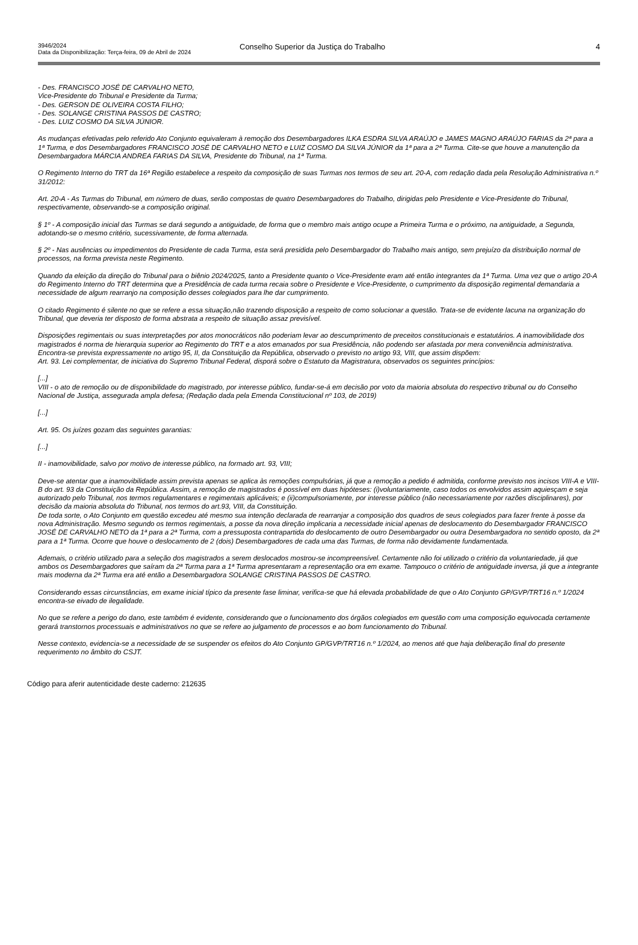3946/2024
Data da Disponibilização: Terça-feira, 09 de Abril de 2024
Conselho Superior da Justiça do Trabalho
4
- Des. FRANCISCO JOSÉ DE CARVALHO NETO,
Vice-Presidente do Tribunal e Presidente da Turma;
- Des. GERSON DE OLIVEIRA COSTA FILHO;
- Des. SOLANGE CRISTINA PASSOS DE CASTRO;
- Des. LUIZ COSMO DA SILVA JÚNIOR.
As mudanças efetivadas pelo referido Ato Conjunto equivaleram à remoção dos Desembargadores ILKA ESDRA SILVA ARAÚJO e JAMES MAGNO ARAÚJO FARIAS da 2ª para a 1ª Turma, e dos Desembargadores FRANCISCO JOSÉ DE CARVALHO NETO e LUIZ COSMO DA SILVA JÚNIOR da 1ª para a 2ª Turma. Cite-se que houve a manutenção da Desembargadora MÁRCIA ANDREA FARIAS DA SILVA, Presidente do Tribunal, na 1ª Turma.
O Regimento Interno do TRT da 16ª Região estabelece a respeito da composição de suas Turmas nos termos de seu art. 20-A, com redação dada pela Resolução Administrativa n.º 31/2012:
Art. 20-A - As Turmas do Tribunal, em número de duas, serão compostas de quatro Desembargadores do Trabalho, dirigidas pelo Presidente e Vice-Presidente do Tribunal, respectivamente, observando-se a composição original.
§ 1º - A composição inicial das Turmas se dará segundo a antiguidade, de forma que o membro mais antigo ocupe a Primeira Turma e o próximo, na antiguidade, a Segunda, adotando-se o mesmo critério, sucessivamente, de forma alternada.
§ 2º - Nas ausências ou impedimentos do Presidente de cada Turma, esta será presidida pelo Desembargador do Trabalho mais antigo, sem prejuízo da distribuição normal de processos, na forma prevista neste Regimento.
Quando da eleição da direção do Tribunal para o biênio 2024/2025, tanto a Presidente quanto o Vice-Presidente eram até então integrantes da 1ª Turma. Uma vez que o artigo 20-A do Regimento Interno do TRT determina que a Presidência de cada turma recaia sobre o Presidente e Vice-Presidente, o cumprimento da disposição regimental demandaria a necessidade de algum rearranjo na composição desses colegiados para lhe dar cumprimento.
O citado Regimento é silente no que se refere a essa situação,não trazendo disposição a respeito de como solucionar a questão. Trata-se de evidente lacuna na organização do Tribunal, que deveria ter disposto de forma abstrata a respeito de situação assaz previsível.
Disposições regimentais ou suas interpretações por atos monocráticos não poderiam levar ao descumprimento de preceitos constitucionais e estatutários. A inamovibilidade dos magistrados é norma de hierarquia superior ao Regimento do TRT e a atos emanados por sua Presidência, não podendo ser afastada por mera conveniência administrativa. Encontra-se prevista expressamente no artigo 95, II, da Constituição da República, observado o previsto no artigo 93, VIII, que assim dispõem:
Art. 93. Lei complementar, de iniciativa do Supremo Tribunal Federal, disporá sobre o Estatuto da Magistratura, observados os seguintes princípios:
[...]
VIII - o ato de remoção ou de disponibilidade do magistrado, por interesse público, fundar-se-á em decisão por voto da maioria absoluta do respectivo tribunal ou do Conselho Nacional de Justiça, assegurada ampla defesa; (Redação dada pela Emenda Constitucional nº 103, de 2019)
[...]
Art. 95. Os juízes gozam das seguintes garantias:
[...]
II - inamovibilidade, salvo por motivo de interesse público, na formado art. 93, VIII;
Deve-se atentar que a inamovibilidade assim prevista apenas se aplica às remoções compulsórias, já que a remoção a pedido é admitida, conforme previsto nos incisos VIII-A e VIII-B do art. 93 da Constituição da República. Assim, a remoção de magistrados é possível em duas hipóteses: (i)voluntariamente, caso todos os envolvidos assim aquiesçam e seja autorizado pelo Tribunal, nos termos regulamentares e regimentais aplicáveis; e (ii)compulsoriamente, por interesse público (não necessariamente por razões disciplinares), por decisão da maioria absoluta do Tribunal, nos termos do art.93, VIII, da Constituição.
De toda sorte, o Ato Conjunto em questão excedeu até mesmo sua intenção declarada de rearranjar a composição dos quadros de seus colegiados para fazer frente à posse da nova Administração. Mesmo segundo os termos regimentais, a posse da nova direção implicaria a necessidade inicial apenas de deslocamento do Desembargador FRANCISCO JOSÉ DE CARVALHO NETO da 1ª para a 2ª Turma, com a pressuposta contrapartida do deslocamento de outro Desembargador ou outra Desembargadora no sentido oposto, da 2ª para a 1ª Turma. Ocorre que houve o deslocamento de 2 (dois) Desembargadores de cada uma das Turmas, de forma não devidamente fundamentada.
Ademais, o critério utilizado para a seleção dos magistrados a serem deslocados mostrou-se incompreensível. Certamente não foi utilizado o critério da voluntariedade, já que ambos os Desembargadores que saíram da 2ª Turma para a 1ª Turma apresentaram a representação ora em exame. Tampouco o critério de antiguidade inversa, já que a integrante mais moderna da 2ª Turma era até então a Desembargadora SOLANGE CRISTINA PASSOS DE CASTRO.
Considerando essas circunstâncias, em exame inicial típico da presente fase liminar, verifica-se que há elevada probabilidade de que o Ato Conjunto GP/GVP/TRT16 n.º 1/2024 encontra-se eivado de ilegalidade.
No que se refere a perigo do dano, este também é evidente, considerando que o funcionamento dos órgãos colegiados em questão com uma composição equivocada certamente gerará transtornos processuais e administrativos no que se refere ao julgamento de processos e ao bom funcionamento do Tribunal.
Nesse contexto, evidencia-se a necessidade de se suspender os efeitos do Ato Conjunto GP/GVP/TRT16 n.º 1/2024, ao menos até que haja deliberação final do presente requerimento no âmbito do CSJT.
Código para aferir autenticidade deste caderno: 212635